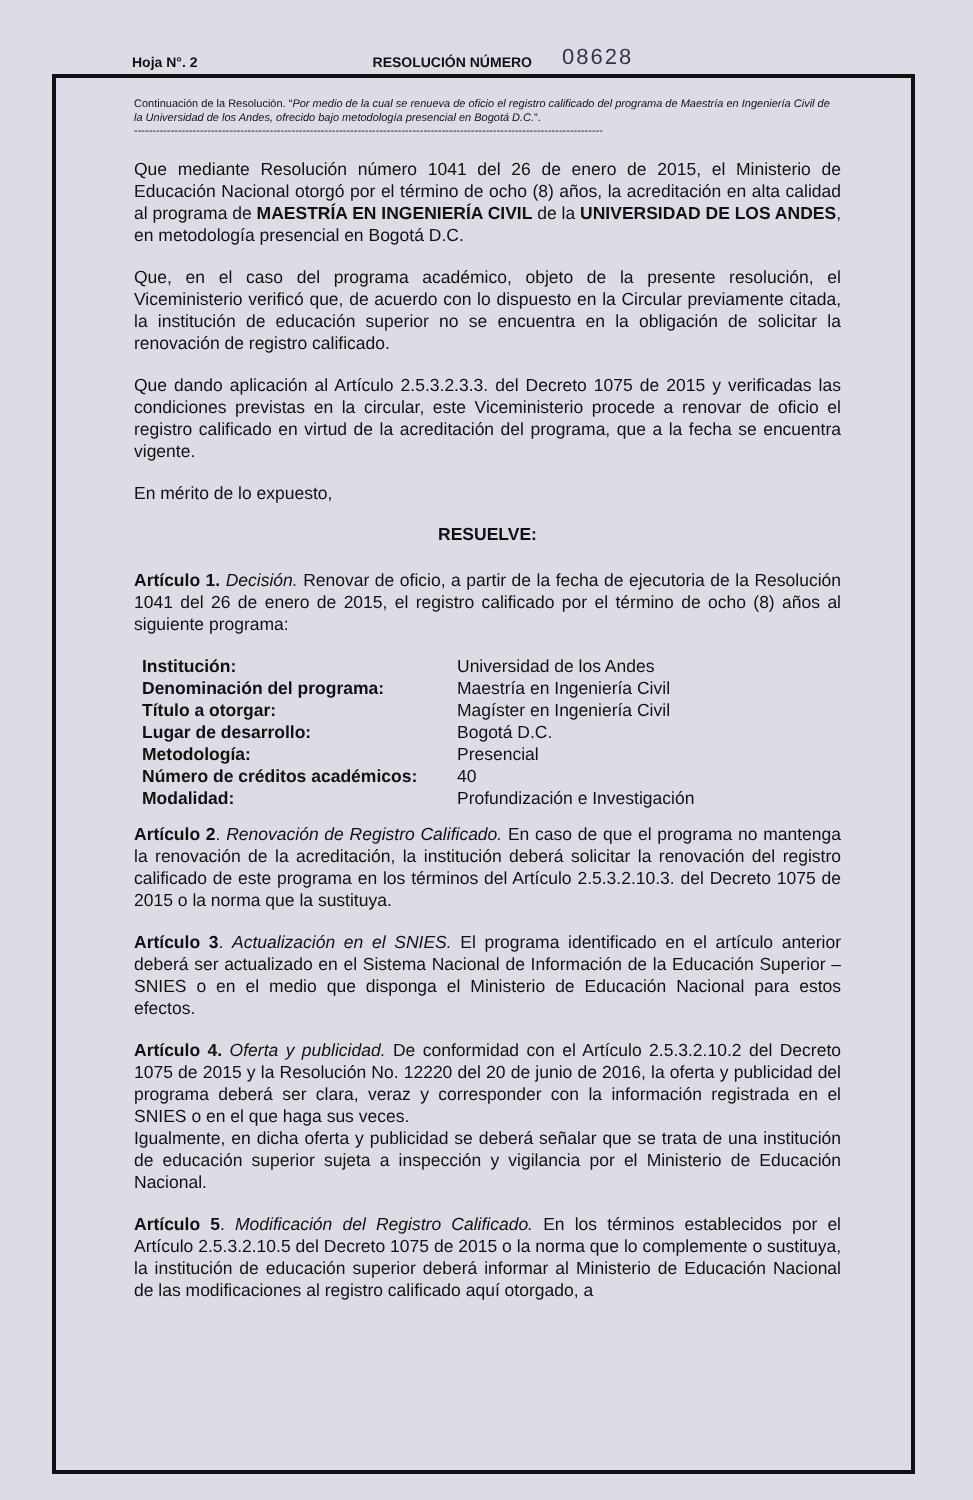Hoja N°. 2 RESOLUCIÓN NÚMERO 08628
Continuación de la Resolución. “Por medio de la cual se renueva de oficio el registro calificado del programa de Maestría en Ingeniería Civil de la Universidad de los Andes, ofrecido bajo metodología presencial en Bogotá D.C.”.
--------------------------------------------------------------------------------------------------------------------------------
Que mediante Resolución número 1041 del 26 de enero de 2015, el Ministerio de Educación Nacional otorgó por el término de ocho (8) años, la acreditación en alta calidad al programa de MAESTRÍA EN INGENIERÍA CIVIL de la UNIVERSIDAD DE LOS ANDES, en metodología presencial en Bogotá D.C.
Que, en el caso del programa académico, objeto de la presente resolución, el Viceministerio verificó que, de acuerdo con lo dispuesto en la Circular previamente citada, la institución de educación superior no se encuentra en la obligación de solicitar la renovación de registro calificado.
Que dando aplicación al Artículo 2.5.3.2.3.3. del Decreto 1075 de 2015 y verificadas las condiciones previstas en la circular, este Viceministerio procede a renovar de oficio el registro calificado en virtud de la acreditación del programa, que a la fecha se encuentra vigente.
En mérito de lo expuesto,
RESUELVE:
Artículo 1. Decisión. Renovar de oficio, a partir de la fecha de ejecutoria de la Resolución 1041 del 26 de enero de 2015, el registro calificado por el término de ocho (8) años al siguiente programa:
| Institución: | Universidad de los Andes |
| Denominación del programa: | Maestría en Ingeniería Civil |
| Título a otorgar: | Magíster en Ingeniería Civil |
| Lugar de desarrollo: | Bogotá D.C. |
| Metodología: | Presencial |
| Número de créditos académicos: | 40 |
| Modalidad: | Profundización e Investigación |
Artículo 2. Renovación de Registro Calificado. En caso de que el programa no mantenga la renovación de la acreditación, la institución deberá solicitar la renovación del registro calificado de este programa en los términos del Artículo 2.5.3.2.10.3. del Decreto 1075 de 2015 o la norma que la sustituya.
Artículo 3. Actualización en el SNIES. El programa identificado en el artículo anterior deberá ser actualizado en el Sistema Nacional de Información de la Educación Superior –SNIES o en el medio que disponga el Ministerio de Educación Nacional para estos efectos.
Artículo 4. Oferta y publicidad. De conformidad con el Artículo 2.5.3.2.10.2 del Decreto 1075 de 2015 y la Resolución No. 12220 del 20 de junio de 2016, la oferta y publicidad del programa deberá ser clara, veraz y corresponder con la información registrada en el SNIES o en el que haga sus veces.
Igualmente, en dicha oferta y publicidad se deberá señalar que se trata de una institución de educación superior sujeta a inspección y vigilancia por el Ministerio de Educación Nacional.
Artículo 5. Modificación del Registro Calificado. En los términos establecidos por el Artículo 2.5.3.2.10.5 del Decreto 1075 de 2015 o la norma que lo complemente o sustituya, la institución de educación superior deberá informar al Ministerio de Educación Nacional de las modificaciones al registro calificado aquí otorgado, a